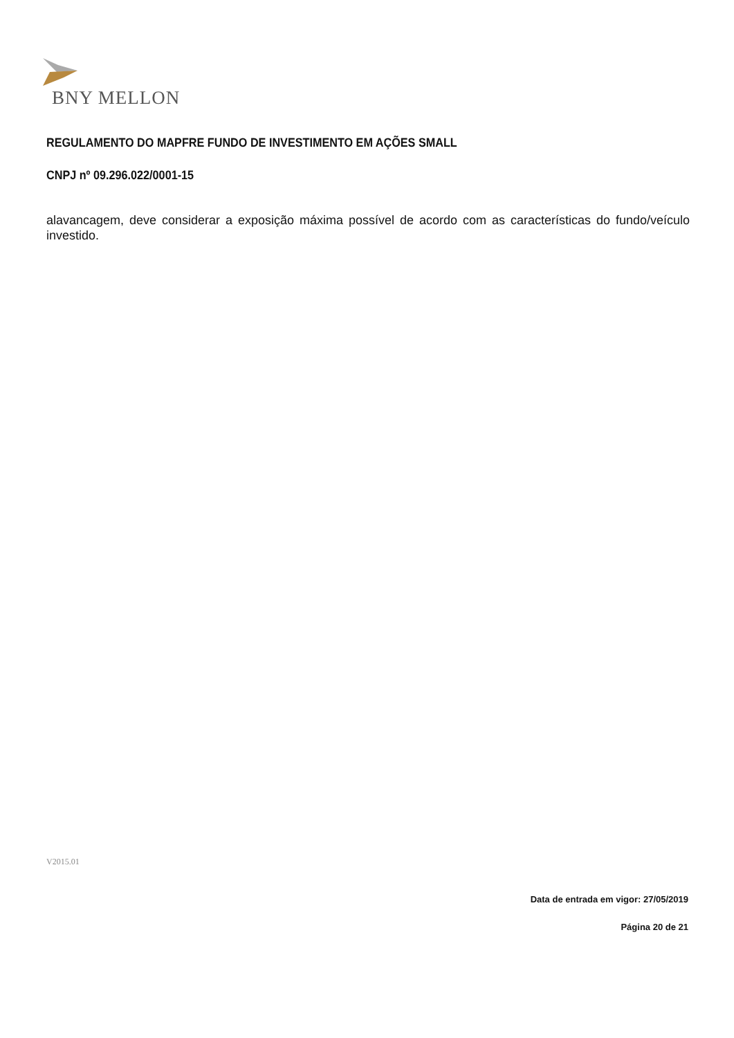BNY MELLON
REGULAMENTO DO MAPFRE FUNDO DE INVESTIMENTO EM AÇÕES SMALL
CNPJ nº 09.296.022/0001-15
alavancagem, deve considerar a exposição máxima possível de acordo com as características do fundo/veículo investido.
V2015.01
Data de entrada em vigor: 27/05/2019
Página 20 de 21